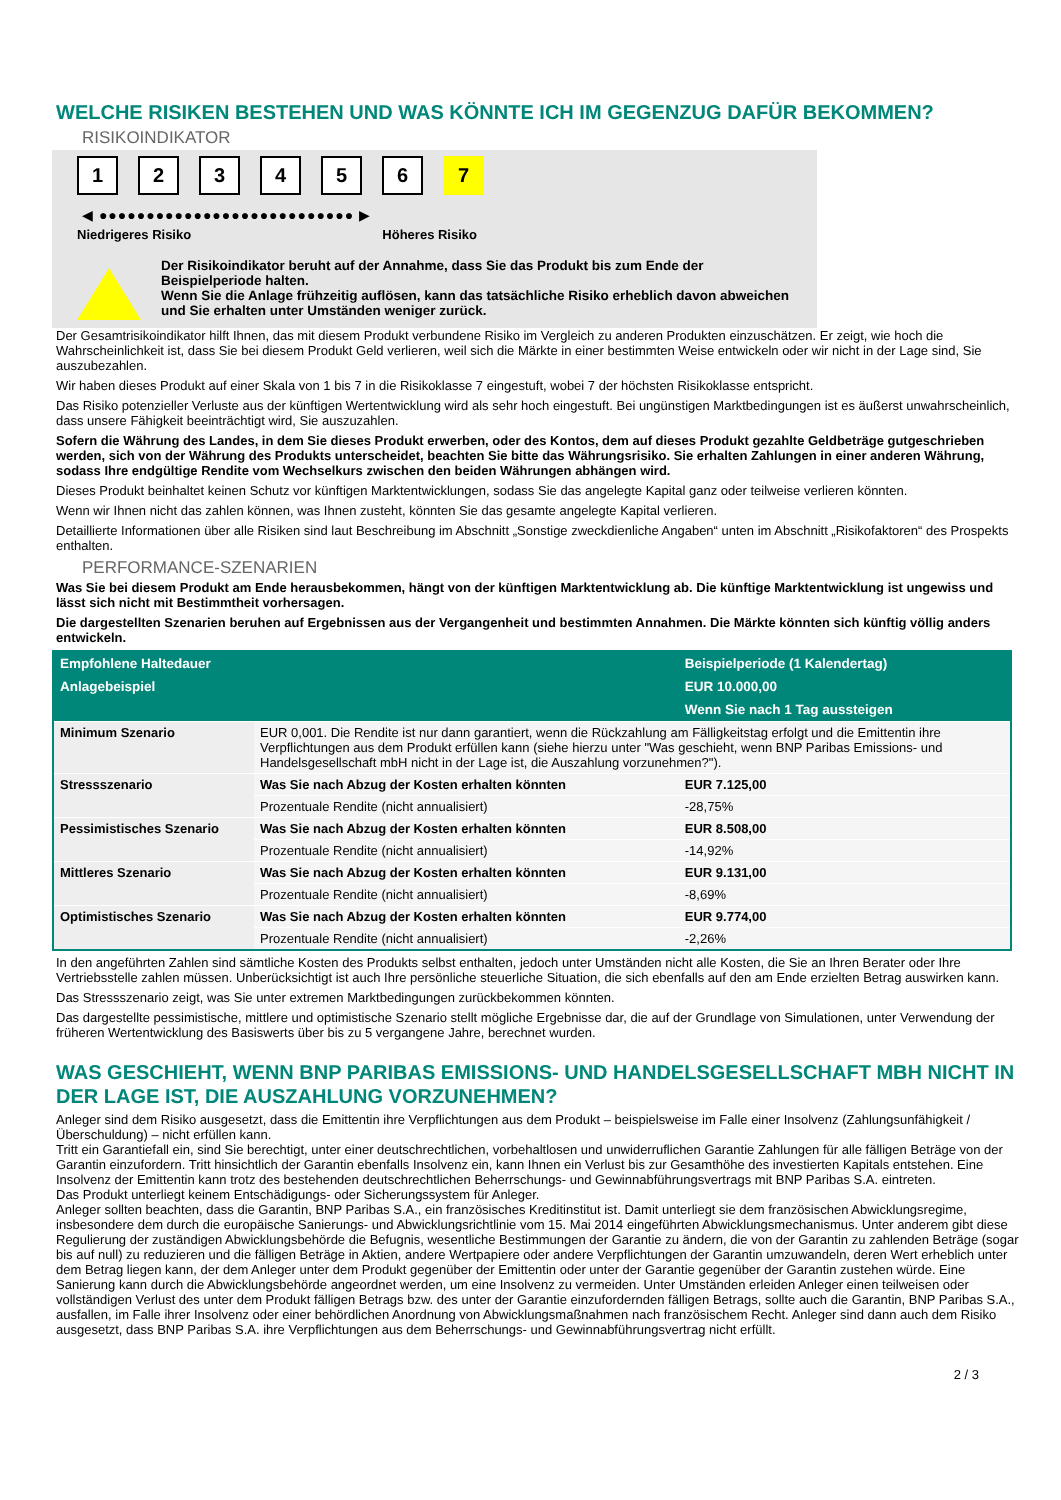WELCHE RISIKEN BESTEHEN UND WAS KÖNNTE ICH IM GEGENZUG DAFÜR BEKOMMEN?
RISIKOINDIKATOR
1 2 3 4 5 6 7
◀ ●●●●●●●●●●●●●●●●●●●●●●●●●●● ▶
Niedrigeres Risiko Höheres Risiko
Der Risikoindikator beruht auf der Annahme, dass Sie das Produkt bis zum Ende der Beispielperiode halten.
Wenn Sie die Anlage frühzeitig auflösen, kann das tatsächliche Risiko erheblich davon abweichen und Sie erhalten unter Umständen weniger zurück.
Der Gesamtrisikoindikator hilft Ihnen, das mit diesem Produkt verbundene Risiko im Vergleich zu anderen Produkten einzuschätzen. Er zeigt, wie hoch die Wahrscheinlichkeit ist, dass Sie bei diesem Produkt Geld verlieren, weil sich die Märkte in einer bestimmten Weise entwickeln oder wir nicht in der Lage sind, Sie auszubezahlen.
Wir haben dieses Produkt auf einer Skala von 1 bis 7 in die Risikoklasse 7 eingestuft, wobei 7 der höchsten Risikoklasse entspricht.
Das Risiko potenzieller Verluste aus der künftigen Wertentwicklung wird als sehr hoch eingestuft. Bei ungünstigen Marktbedingungen ist es äußerst unwahrscheinlich, dass unsere Fähigkeit beeinträchtigt wird, Sie auszuzahlen.
Sofern die Währung des Landes, in dem Sie dieses Produkt erwerben, oder des Kontos, dem auf dieses Produkt gezahlte Geldbeträge gutgeschrieben werden, sich von der Währung des Produkts unterscheidet, beachten Sie bitte das Währungsrisiko. Sie erhalten Zahlungen in einer anderen Währung, sodass Ihre endgültige Rendite vom Wechselkurs zwischen den beiden Währungen abhängen wird.
Dieses Produkt beinhaltet keinen Schutz vor künftigen Marktentwicklungen, sodass Sie das angelegte Kapital ganz oder teilweise verlieren könnten.
Wenn wir Ihnen nicht das zahlen können, was Ihnen zusteht, könnten Sie das gesamte angelegte Kapital verlieren.
Detaillierte Informationen über alle Risiken sind laut Beschreibung im Abschnitt „Sonstige zweckdienliche Angaben“ unten im Abschnitt „Risikofaktoren“ des Prospekts enthalten.
PERFORMANCE-SZENARIEN
Was Sie bei diesem Produkt am Ende herausbekommen, hängt von der künftigen Marktentwicklung ab. Die künftige Marktentwicklung ist ungewiss und lässt sich nicht mit Bestimmtheit vorhersagen.
Die dargestellten Szenarien beruhen auf Ergebnissen aus der Vergangenheit und bestimmten Annahmen. Die Märkte könnten sich künftig völlig anders entwickeln.
| Empfohlene Haltedauer | | Beispielperiode (1 Kalendertag) |
| --- | --- | --- |
| Anlagebeispiel | | EUR 10.000,00 |
| | | Wenn Sie nach 1 Tag aussteigen |
| Minimum Szenario | EUR 0,001. Die Rendite ist nur dann garantiert, wenn die Rückzahlung am Fälligkeitstag erfolgt und die Emittentin ihre Verpflichtungen aus dem Produkt erfüllen kann (siehe hierzu unter "Was geschieht, wenn BNP Paribas Emissions- und Handelsgesellschaft mbH nicht in der Lage ist, die Auszahlung vorzunehmen?"). | |
| Stressszenario | Was Sie nach Abzug der Kosten erhalten könnten | EUR 7.125,00 |
| | Prozentuale Rendite (nicht annualisiert) | -28,75% |
| Pessimistisches Szenario | Was Sie nach Abzug der Kosten erhalten könnten | EUR 8.508,00 |
| | Prozentuale Rendite (nicht annualisiert) | -14,92% |
| Mittleres Szenario | Was Sie nach Abzug der Kosten erhalten könnten | EUR 9.131,00 |
| | Prozentuale Rendite (nicht annualisiert) | -8,69% |
| Optimistisches Szenario | Was Sie nach Abzug der Kosten erhalten könnten | EUR 9.774,00 |
| | Prozentuale Rendite (nicht annualisiert) | -2,26% |
In den angeführten Zahlen sind sämtliche Kosten des Produkts selbst enthalten, jedoch unter Umständen nicht alle Kosten, die Sie an Ihren Berater oder Ihre Vertriebsstelle zahlen müssen. Unberücksichtigt ist auch Ihre persönliche steuerliche Situation, die sich ebenfalls auf den am Ende erzielten Betrag auswirken kann.
Das Stressszenario zeigt, was Sie unter extremen Marktbedingungen zurückbekommen könnten.
Das dargestellte pessimistische, mittlere und optimistische Szenario stellt mögliche Ergebnisse dar, die auf der Grundlage von Simulationen, unter Verwendung der früheren Wertentwicklung des Basiswerts über bis zu 5 vergangene Jahre, berechnet wurden.
WAS GESCHIEHT, WENN BNP PARIBAS EMISSIONS- UND HANDELSGESELLSCHAFT MBH NICHT IN DER LAGE IST, DIE AUSZAHLUNG VORZUNEHMEN?
Anleger sind dem Risiko ausgesetzt, dass die Emittentin ihre Verpflichtungen aus dem Produkt – beispielsweise im Falle einer Insolvenz (Zahlungsunfähigkeit / Überschuldung) – nicht erfüllen kann.
Tritt ein Garantiefall ein, sind Sie berechtigt, unter einer deutschrechtlichen, vorbehaltlosen und unwiderruflichen Garantie Zahlungen für alle fälligen Beträge von der Garantin einzufordern. Tritt hinsichtlich der Garantin ebenfalls Insolvenz ein, kann Ihnen ein Verlust bis zur Gesamthöhe des investierten Kapitals entstehen. Eine Insolvenz der Emittentin kann trotz des bestehenden deutschrechtlichen Beherrschungs- und Gewinnabführungsvertrags mit BNP Paribas S.A. eintreten.
Das Produkt unterliegt keinem Entschädigungs- oder Sicherungssystem für Anleger.
Anleger sollten beachten, dass die Garantin, BNP Paribas S.A., ein französisches Kreditinstitut ist. Damit unterliegt sie dem französischen Abwicklungsregime, insbesondere dem durch die europäische Sanierungs- und Abwicklungsrichtlinie vom 15. Mai 2014 eingeführten Abwicklungsmechanismus. Unter anderem gibt diese Regulierung der zuständigen Abwicklungsbehörde die Befugnis, wesentliche Bestimmungen der Garantie zu ändern, die von der Garantin zu zahlenden Beträge (sogar bis auf null) zu reduzieren und die fälligen Beträge in Aktien, andere Wertpapiere oder andere Verpflichtungen der Garantin umzuwandeln, deren Wert erheblich unter dem Betrag liegen kann, der dem Anleger unter dem Produkt gegenüber der Emittentin oder unter der Garantie gegenüber der Garantin zustehen würde. Eine Sanierung kann durch die Abwicklungsbehörde angeordnet werden, um eine Insolvenz zu vermeiden. Unter Umständen erleiden Anleger einen teilweisen oder vollständigen Verlust des unter dem Produkt fälligen Betrags bzw. des unter der Garantie einzufordernden fälligen Betrags, sollte auch die Garantin, BNP Paribas S.A., ausfallen, im Falle ihrer Insolvenz oder einer behördlichen Anordnung von Abwicklungsmaßnahmen nach französischem Recht. Anleger sind dann auch dem Risiko ausgesetzt, dass BNP Paribas S.A. ihre Verpflichtungen aus dem Beherrschungs- und Gewinnabführungsvertrag nicht erfüllt.
2 / 3